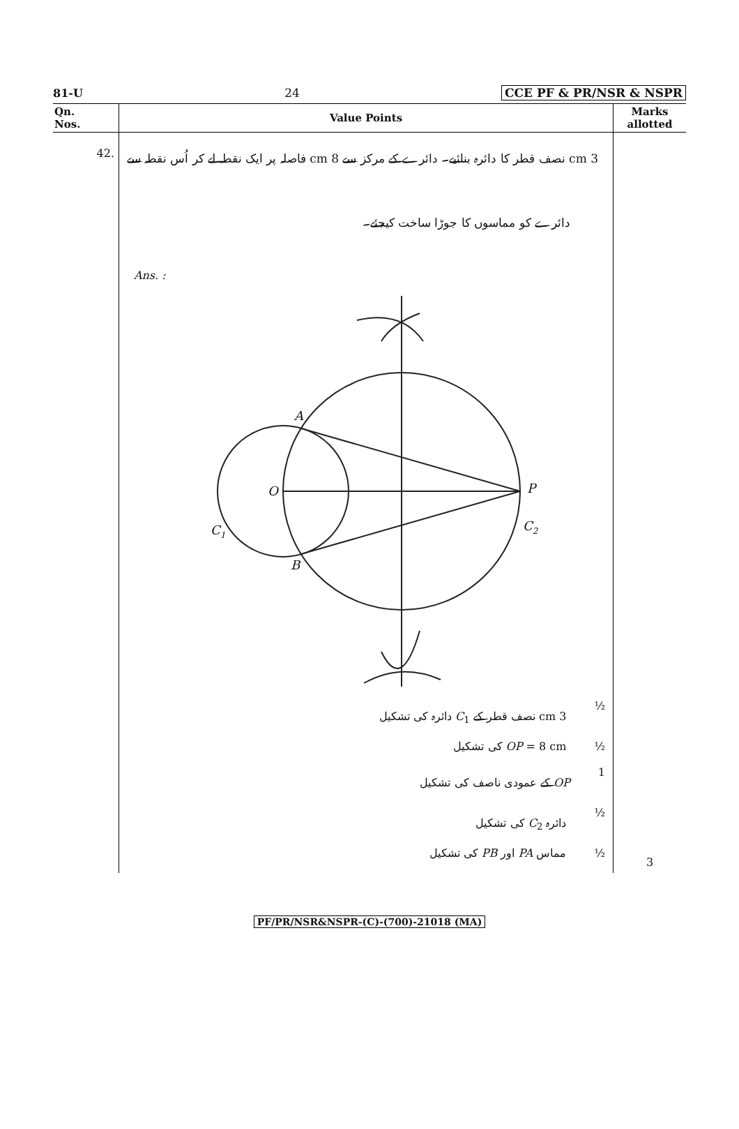81-U 24 CCE PF & PR/NSR & NSPR
| Qn. Nos. | Value Points | Marks allotted |
| --- | --- | --- |
| 42. | 3 cm نصف قطر کا دائرہ بنائیے۔ دائرے کے مرکز سے 8 cm فاصلہ پر ایک نقطہ لے کر اُس نقطہ سے دائرے کو مماسوں کا جوڑا ساخت کیجئے۔ Ans. : A O P C 1 C 2 B 3 cm نصف قطر کے C<sub>1</sub> دائرہ کی تشکیل ½ OP = 8 cm کی تشکیل ½ OP کے عمودی ناصف کی تشکیل 1 دائرہ C<sub>2</sub> کی تشکیل ½ مماس PA اور PB کی تشکیل ½ | 3 |
PF/PR/NSR&NSPR-(C)-(700)-21018 (MA)